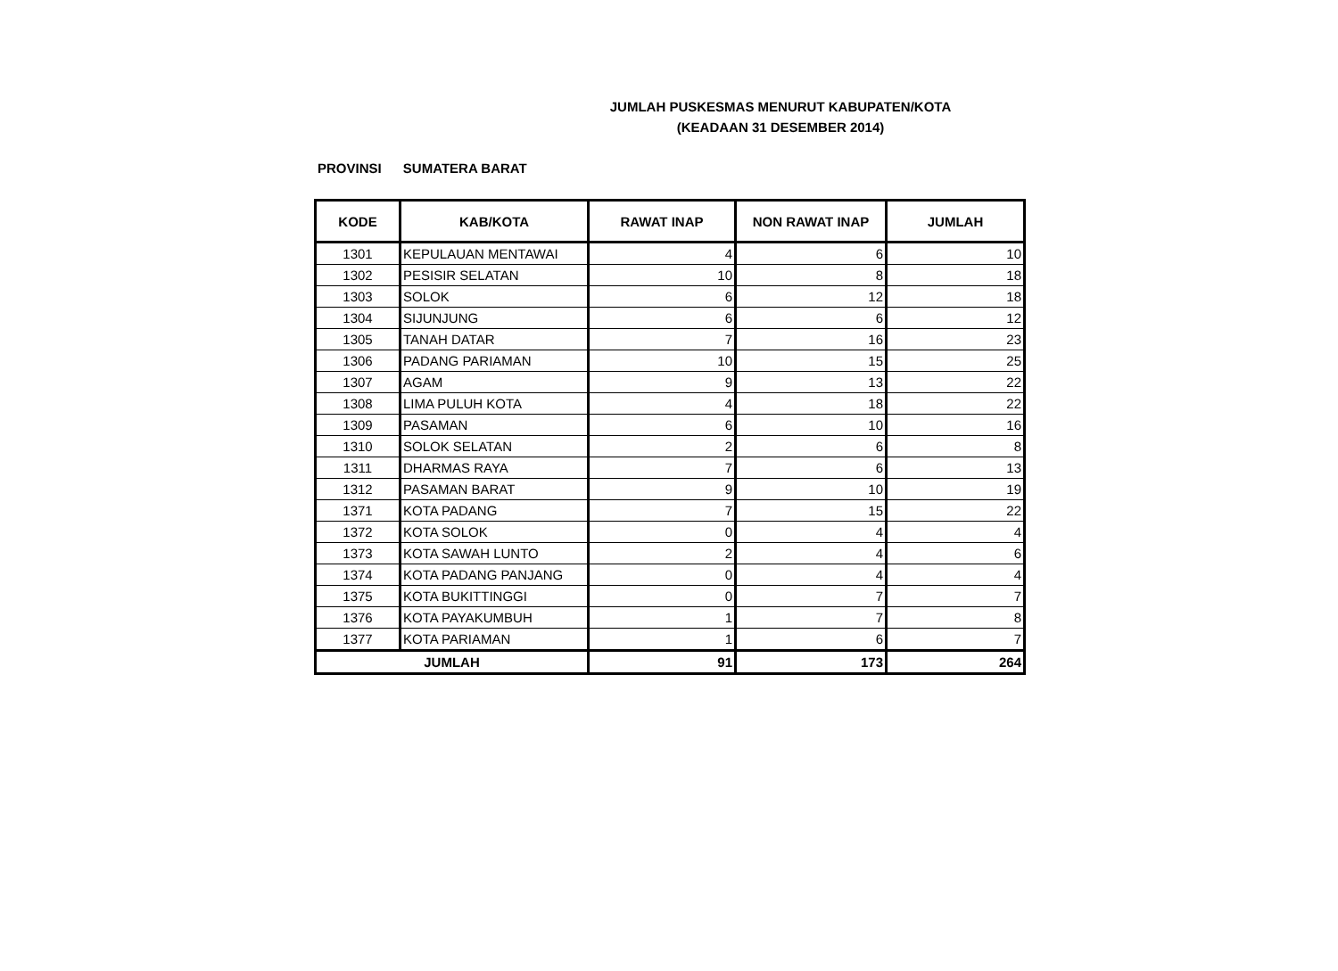JUMLAH PUSKESMAS MENURUT KABUPATEN/KOTA
(KEADAAN 31 DESEMBER 2014)
PROVINSI SUMATERA BARAT
| KODE | KAB/KOTA | RAWAT INAP | NON RAWAT INAP | JUMLAH |
| --- | --- | --- | --- | --- |
| 1301 | KEPULAUAN MENTAWAI | 4 | 6 | 10 |
| 1302 | PESISIR SELATAN | 10 | 8 | 18 |
| 1303 | SOLOK | 6 | 12 | 18 |
| 1304 | SIJUNJUNG | 6 | 6 | 12 |
| 1305 | TANAH DATAR | 7 | 16 | 23 |
| 1306 | PADANG PARIAMAN | 10 | 15 | 25 |
| 1307 | AGAM | 9 | 13 | 22 |
| 1308 | LIMA PULUH KOTA | 4 | 18 | 22 |
| 1309 | PASAMAN | 6 | 10 | 16 |
| 1310 | SOLOK SELATAN | 2 | 6 | 8 |
| 1311 | DHARMAS RAYA | 7 | 6 | 13 |
| 1312 | PASAMAN BARAT | 9 | 10 | 19 |
| 1371 | KOTA PADANG | 7 | 15 | 22 |
| 1372 | KOTA SOLOK | 0 | 4 | 4 |
| 1373 | KOTA SAWAH LUNTO | 2 | 4 | 6 |
| 1374 | KOTA PADANG PANJANG | 0 | 4 | 4 |
| 1375 | KOTA BUKITTINGGI | 0 | 7 | 7 |
| 1376 | KOTA PAYAKUMBUH | 1 | 7 | 8 |
| 1377 | KOTA PARIAMAN | 1 | 6 | 7 |
| JUMLAH | | 91 | 173 | 264 |